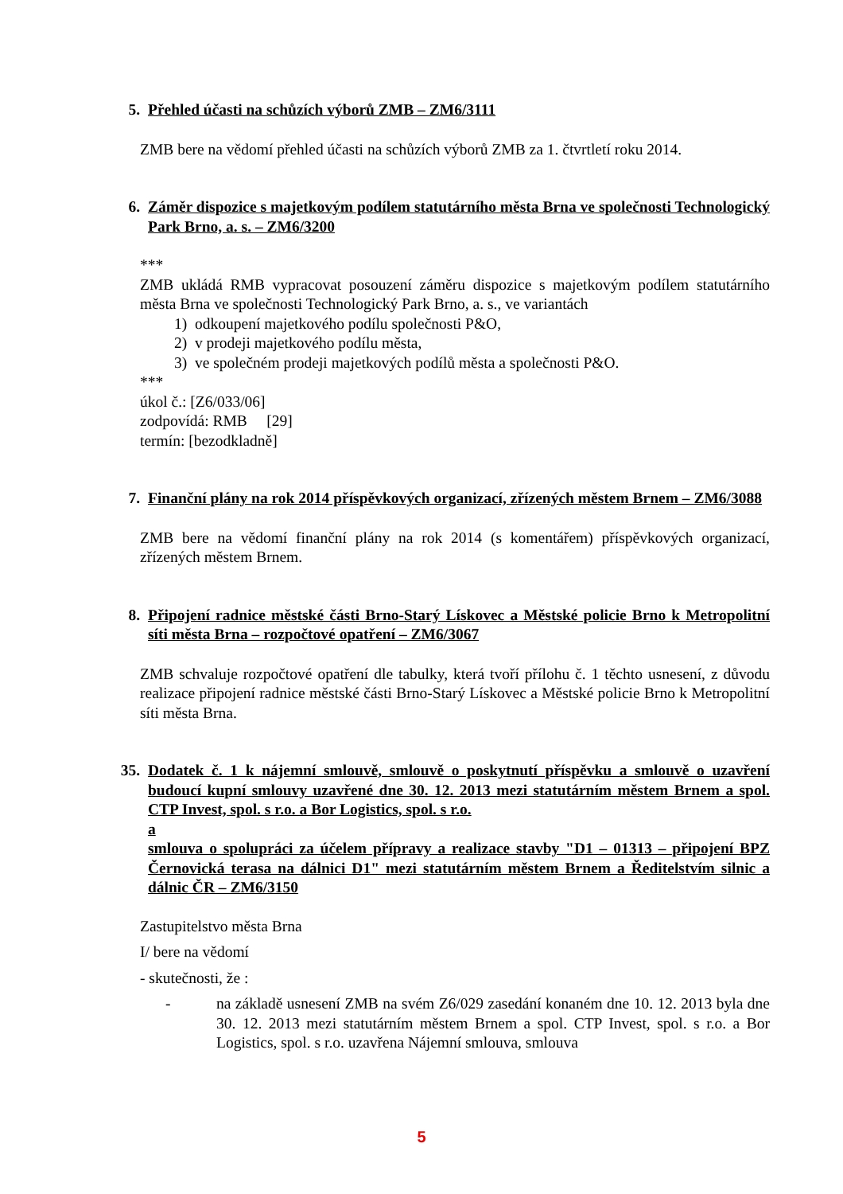5. Přehled účasti na schůzích výborů ZMB – ZM6/3111
ZMB bere na vědomí přehled účasti na schůzích výborů ZMB za 1. čtvrtletí roku 2014.
6. Záměr dispozice s majetkovým podílem statutárního města Brna ve společnosti Technologický Park Brno, a. s. – ZM6/3200
***
ZMB ukládá RMB vypracovat posouzení záměru dispozice s majetkovým podílem statutárního města Brna ve společnosti Technologický Park Brno, a. s., ve variantách
1) odkoupení majetkového podílu společnosti P&O,
2) v prodeji majetkového podílu města,
3) ve společném prodeji majetkových podílů města a společnosti P&O.
***
úkol č.: [Z6/033/06]
zodpovídá: RMB [29]
termín: [bezodkladně]
7. Finanční plány na rok 2014 příspěvkových organizací, zřízených městem Brnem – ZM6/3088
ZMB bere na vědomí finanční plány na rok 2014 (s komentářem) příspěvkových organizací, zřízených městem Brnem.
8. Připojení radnice městské části Brno-Starý Lískovec a Městské policie Brno k Metropolitní síti města Brna – rozpočtové opatření – ZM6/3067
ZMB schvaluje rozpočtové opatření dle tabulky, která tvoří přílohu č. 1 těchto usnesení, z důvodu realizace připojení radnice městské části Brno-Starý Lískovec a Městské policie Brno k Metropolitní síti města Brna.
35. Dodatek č. 1 k nájemní smlouvě, smlouvě o poskytnutí příspěvku a smlouvě o uzavření budoucí kupní smlouvy uzavřené dne 30. 12. 2013 mezi statutárním městem Brnem a spol. CTP Invest, spol. s r.o. a Bor Logistics, spol. s r.o.
a
smlouva o spolupráci za účelem přípravy a realizace stavby "D1 – 01313 – připojení BPZ Černovická terasa na dálnici D1" mezi statutárním městem Brnem a Ředitelstvím silnic a dálnic ČR – ZM6/3150
Zastupitelstvo města Brna
I/ bere na vědomí
- skutečnosti, že :
- na základě usnesení ZMB na svém Z6/029 zasedání konaném dne 10. 12. 2013 byla dne 30. 12. 2013 mezi statutárním městem Brnem a spol. CTP Invest, spol. s r.o. a Bor Logistics, spol. s r.o. uzavřena Nájemní smlouva, smlouva
5